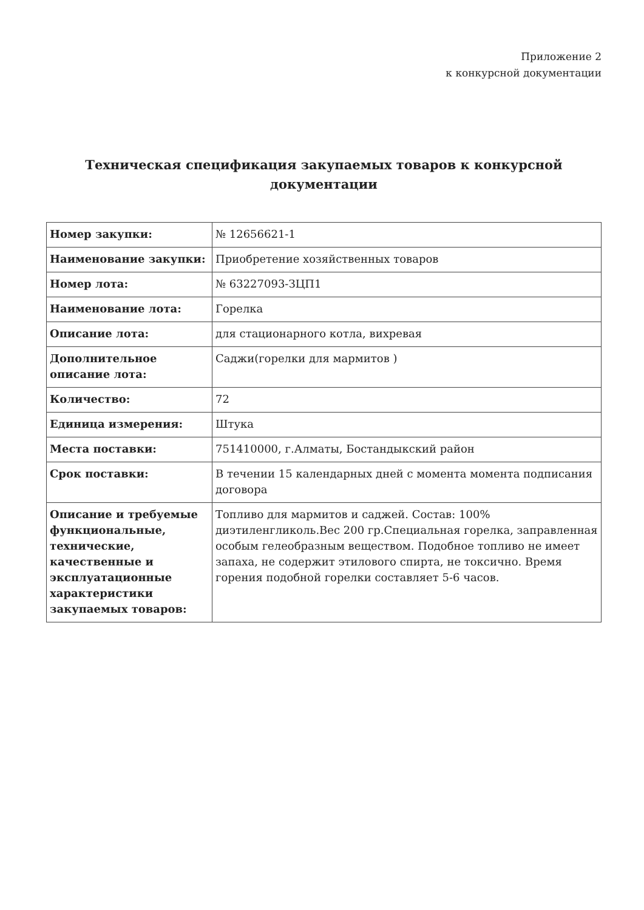Приложение 2
к конкурсной документации
Техническая спецификация закупаемых товаров к конкурсной документации
| Номер закупки: | № 12656621-1 |
| Наименование закупки: | Приобретение хозяйственных товаров |
| Номер лота: | № 63227093-ЗЦП1 |
| Наименование лота: | Горелка |
| Описание лота: | для стационарного котла, вихревая |
| Дополнительное описание лота: | Саджи(горелки для мармитов ) |
| Количество: | 72 |
| Единица измерения: | Штука |
| Места поставки: | 751410000, г.Алматы, Бостандыкский район |
| Срок поставки: | В течении 15 календарных дней с момента момента подписания договора |
| Описание и требуемые функциональные, технические, качественные и эксплуатационные характеристики закупаемых товаров: | Топливо для мармитов и саджей. Состав: 100% диэтиленгликоль.Вес 200 гр.Специальная горелка, заправленная особым гелеобразным веществом. Подобное топливо не имеет запаха, не содержит этилового спирта, не токсично. Время горения подобной горелки составляет 5-6 часов. |